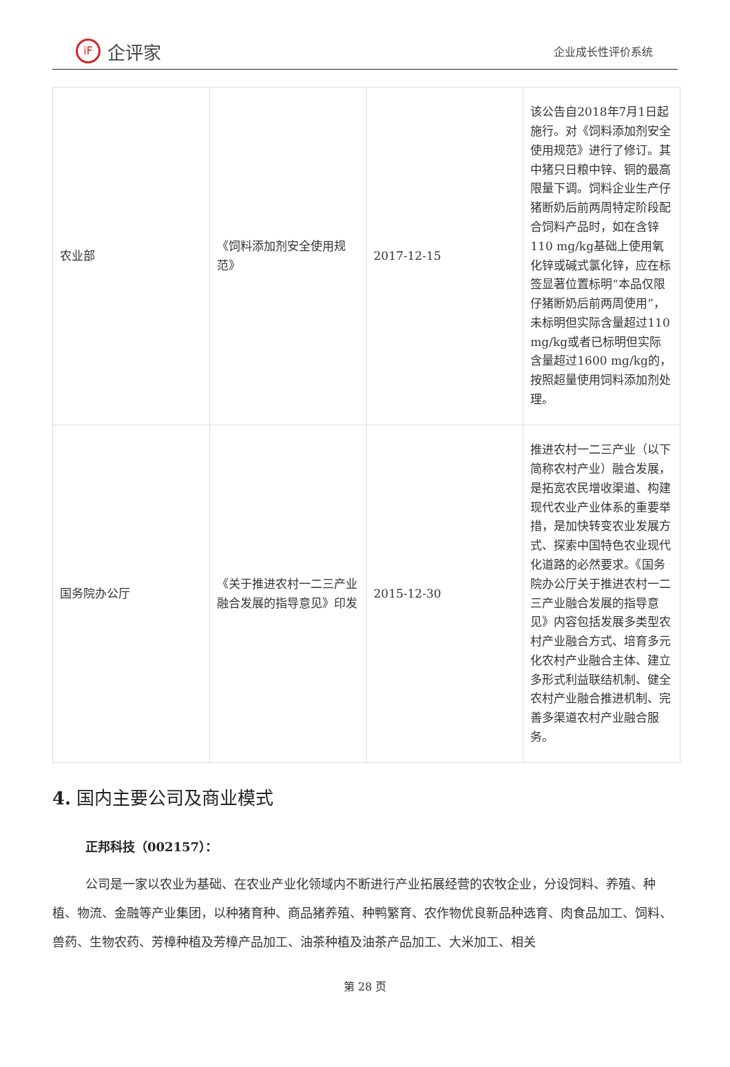iF 企评家
企业成长性评价系统
| 农业部 | 《饲料添加剂安全使用规范》 | 2017-12-15 | 该公告自2018年7月1日起施行。对《饲料添加剂安全使用规范》进行了修订。其中猪只日粮中锌、铜的最高限量下调。饲料企业生产仔猪断奶后前两周特定阶段配合饲料产品时，如在含锌110 mg/kg基础上使用氧化锌或碱式氯化锌，应在标签显著位置标明“本品仅限仔猪断奶后前两周使用”，未标明但实际含量超过110 mg/kg或者已标明但实际含量超过1600 mg/kg的，按照超量使用饲料添加剂处理。 |
| 国务院办公厅 | 《关于推进农村一二三产业融合发展的指导意见》印发 | 2015-12-30 | 推进农村一二三产业（以下简称农村产业）融合发展，是拓宽农民增收渠道、构建现代农业产业体系的重要举措，是加快转变农业发展方式、探索中国特色农业现代化道路的必然要求。《国务院办公厅关于推进农村一二三产业融合发展的指导意见》内容包括发展多类型农村产业融合方式、培育多元化农村产业融合主体、建立多形式利益联结机制、健全农村产业融合推进机制、完善多渠道农村产业融合服务。 |
4. 国内主要公司及商业模式
正邦科技（002157）：
公司是一家以农业为基础、在农业产业化领域内不断进行产业拓展经营的农牧企业，分设饲料、养殖、种植、物流、金融等产业集团，以种猪育种、商品猪养殖、种鸭繁育、农作物优良新品种选育、肉食品加工、饲料、兽药、生物农药、芳樟种植及芳樟产品加工、油茶种植及油茶产品加工、大米加工、相关
第 28 页